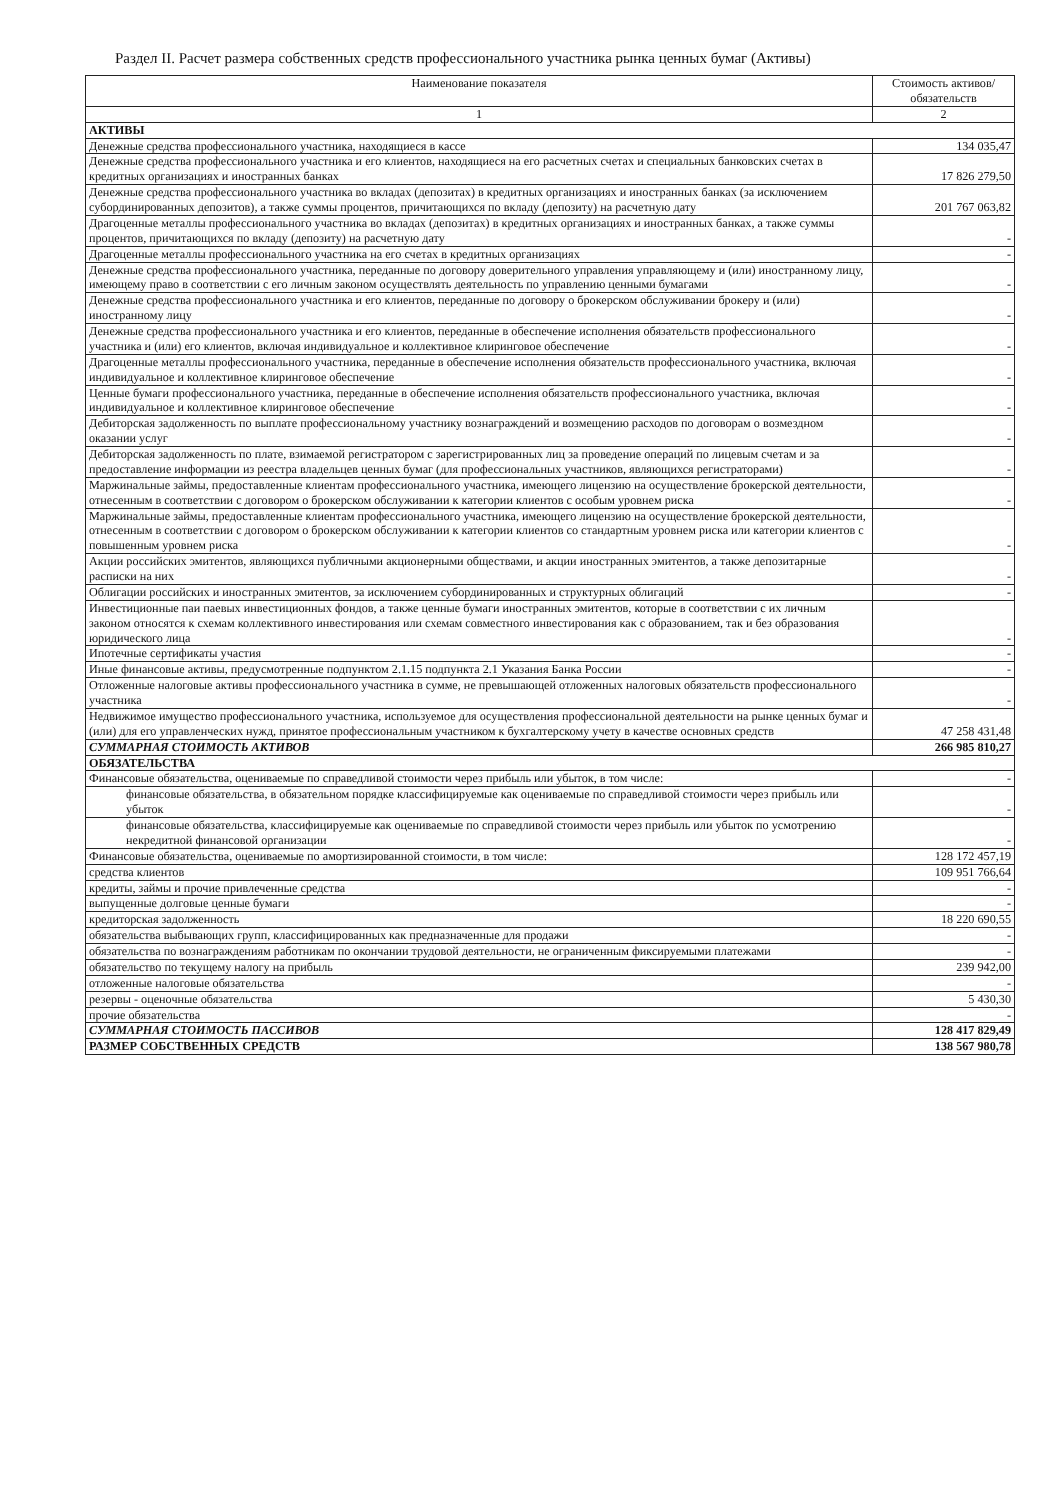Раздел II. Расчет размера собственных средств профессионального участника рынка ценных бумаг (Активы)
| Наименование показателя | Стоимость активов/обязательств |
| --- | --- |
| 1 | 2 |
| АКТИВЫ | |
| Денежные средства профессионального участника, находящиеся в кассе | 134 035,47 |
| Денежные средства профессионального участника и его клиентов, находящиеся на его расчетных счетах и специальных банковских счетах в кредитных организациях и иностранных банках | 17 826 279,50 |
| Денежные средства профессионального участника во вкладах (депозитах) в кредитных организациях и иностранных банках (за исключением субординированных депозитов), а также суммы процентов, причитающихся по вкладу (депозиту) на расчетную дату | 201 767 063,82 |
| Драгоценные металлы профессионального участника во вкладах (депозитах) в кредитных организациях и иностранных банках, а также суммы процентов, причитающихся по вкладу (депозиту) на расчетную дату | - |
| Драгоценные металлы профессионального участника на его счетах в кредитных организациях | - |
| Денежные средства профессионального участника, переданные по договору доверительного управления управляющему и (или) иностранному лицу, имеющему право в соответствии с его личным законом осуществлять деятельность по управлению ценными бумагами | - |
| Денежные средства профессионального участника и его клиентов, переданные по договору о брокерском обслуживании брокеру и (или) иностранному лицу | - |
| Денежные средства профессионального участника и его клиентов, переданные в обеспечение исполнения обязательств профессионального участника и (или) его клиентов, включая индивидуальное и коллективное клиринговое обеспечение | - |
| Драгоценные металлы профессионального участника, переданные в обеспечение исполнения обязательств профессионального участника, включая индивидуальное и коллективное клиринговое обеспечение | - |
| Ценные бумаги профессионального участника, переданные в обеспечение исполнения обязательств профессионального участника, включая индивидуальное и коллективное клиринговое обеспечение | - |
| Дебиторская задолженность по выплате профессиональному участнику вознаграждений и возмещению расходов по договорам о возмездном оказании услуг | - |
| Дебиторская задолженность по плате, взимаемой регистратором с зарегистрированных лиц за проведение операций по лицевым счетам и за предоставление информации из реестра владельцев ценных бумаг (для профессиональных участников, являющихся регистраторами) | - |
| Маржинальные займы, предоставленные клиентам профессионального участника, имеющего лицензию на осуществление брокерской деятельности, отнесенным в соответствии с договором о брокерском обслуживании к категории клиентов с особым уровнем риска | - |
| Маржинальные займы, предоставленные клиентам профессионального участника, имеющего лицензию на осуществление брокерской деятельности, отнесенным в соответствии с договором о брокерском обслуживании к категории клиентов со стандартным уровнем риска или категории клиентов с повышенным уровнем риска | - |
| Акции российских эмитентов, являющихся публичными акционерными обществами, и акции иностранных эмитентов, а также депозитарные расписки на них | - |
| Облигации российских и иностранных эмитентов, за исключением субординированных и структурных облигаций | - |
| Инвестиционные паи паевых инвестиционных фондов, а также ценные бумаги иностранных эмитентов, которые в соответствии с их личным законом относятся к схемам коллективного инвестирования или схемам совместного инвестирования как с образованием, так и без образования юридического лица | - |
| Ипотечные сертификаты участия | - |
| Иные финансовые активы, предусмотренные подпунктом 2.1.15 подпункта 2.1 Указания Банка России | - |
| Отложенные налоговые активы профессионального участника в сумме, не превышающей отложенных налоговых обязательств профессионального участника | - |
| Недвижимое имущество профессионального участника, используемое для осуществления профессиональной деятельности на рынке ценных бумаг и (или) для его управленческих нужд, принятое профессиональным участником к бухгалтерскому учету в качестве основных средств | 47 258 431,48 |
| СУММАРНАЯ СТОИМОСТЬ АКТИВОВ | 266 985 810,27 |
| ОБЯЗАТЕЛЬСТВА | |
| Финансовые обязательства, оцениваемые по справедливой стоимости через прибыль или убыток, в том числе: | - |
| финансовые обязательства, в обязательном порядке классифицируемые как оцениваемые по справедливой стоимости через прибыль или убыток | - |
| финансовые обязательства, классифицируемые как оцениваемые по справедливой стоимости через прибыль или убыток по усмотрению некредитной финансовой организации | - |
| Финансовые обязательства, оцениваемые по амортизированной стоимости, в том числе: | 128 172 457,19 |
| средства клиентов | 109 951 766,64 |
| кредиты, займы и прочие привлеченные средства | - |
| выпущенные долговые ценные бумаги | - |
| кредиторская задолженность | 18 220 690,55 |
| обязательства выбывающих групп, классифицированных как предназначенные для продажи | - |
| обязательства по вознаграждениям работникам по окончании трудовой деятельности, не ограниченным фиксируемыми платежами | - |
| обязательство по текущему налогу на прибыль | 239 942,00 |
| отложенные налоговые обязательства | - |
| резервы - оценочные обязательства | 5 430,30 |
| прочие обязательства | - |
| СУММАРНАЯ СТОИМОСТЬ ПАССИВОВ | 128 417 829,49 |
| РАЗМЕР СОБСТВЕННЫХ СРЕДСТВ | 138 567 980,78 |